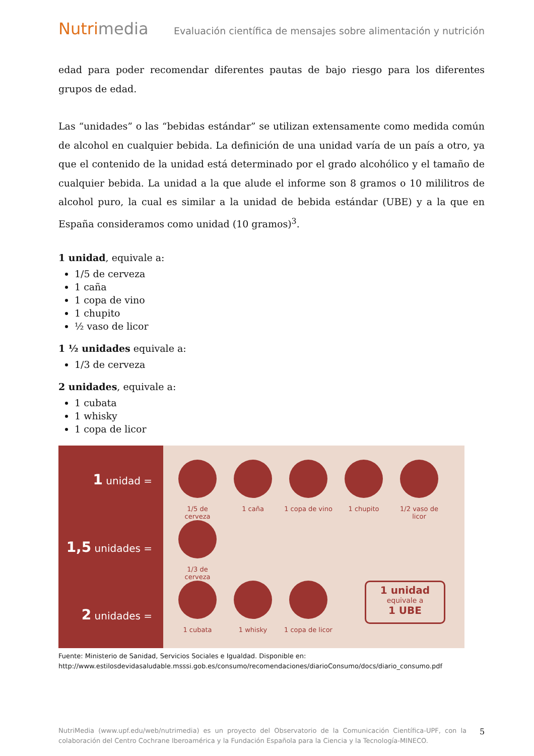Nutrimedia Evaluación científica de mensajes sobre alimentación y nutrición
edad para poder recomendar diferentes pautas de bajo riesgo para los diferentes grupos de edad.
Las “unidades” o las “bebidas estándar” se utilizan extensamente como medida común de alcohol en cualquier bebida. La definición de una unidad varía de un país a otro, ya que el contenido de la unidad está determinado por el grado alcohólico y el tamaño de cualquier bebida. La unidad a la que alude el informe son 8 gramos o 10 mililitros de alcohol puro, la cual es similar a la unidad de bebida estándar (UBE) y a la que en España consideramos como unidad (10 gramos)<sup>3</sup>.
1 unidad, equivale a:
1/5 de cerveza
1 caña
1 copa de vino
1 chupito
½ vaso de licor
1 ½ unidades equivale a:
1/3 de cerveza
2 unidades, equivale a:
1 cubata
1 whisky
1 copa de licor
1 unidad =
1,5 unidades =
2 unidades =
1/5 de cerveza
1 caña 1 copa de vino
1 chupito 1/2 vaso de licor
1/3 de cerveza
1 cubata 1 whisky 1 copa de licor
1 unidad
equivale a
1 UBE
Fuente: Ministerio de Sanidad, Servicios Sociales e Igualdad. Disponible en:
http://www.estilosdevidasaludable.msssi.gob.es/consumo/recomendaciones/diarioConsumo/docs/diario_consumo.pdf
NutriMedia (www.upf.edu/web/nutrimedia) es un proyecto del Observatorio de la Comunicación Científica-UPF, con la colaboración del Centro Cochrane Iberoamérica y la Fundación Española para la Ciencia y la Tecnología-MINECO.
5